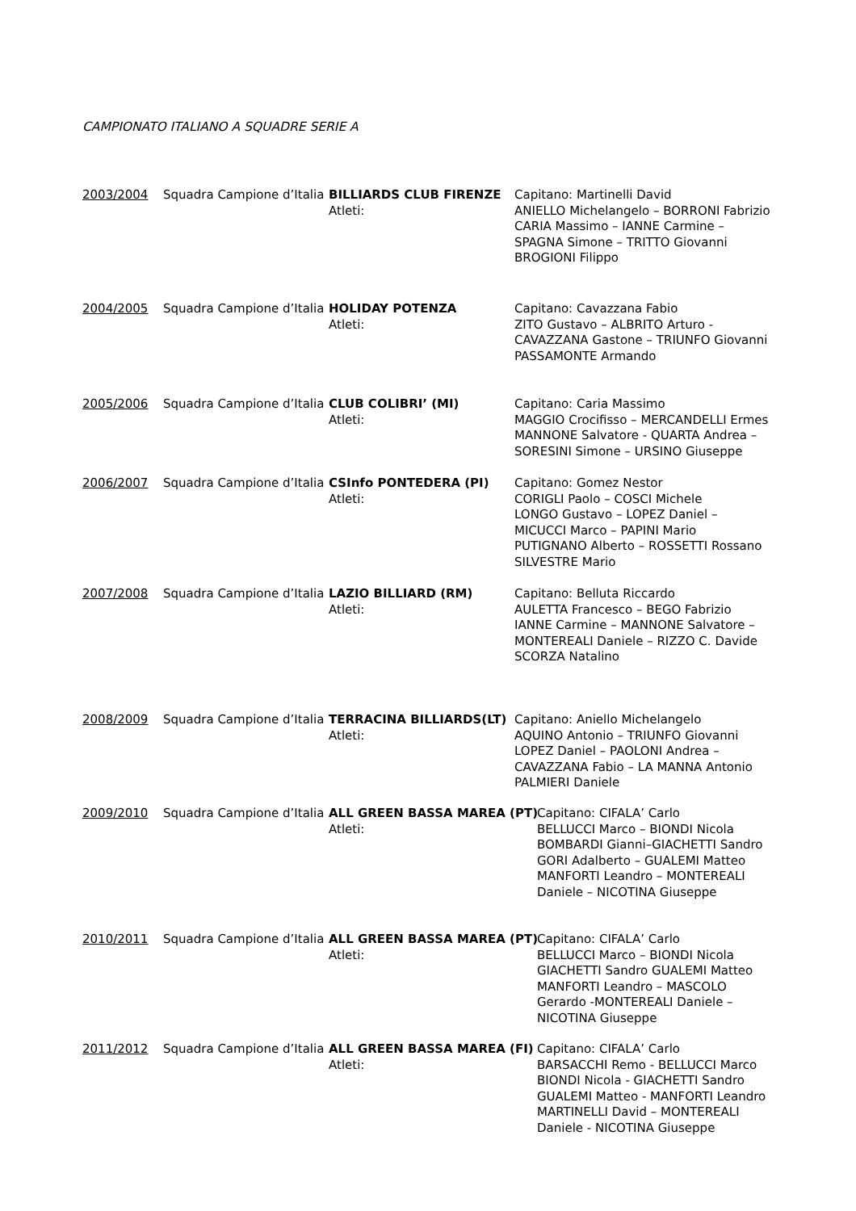CAMPIONATO ITALIANO A SQUADRE SERIE A
2003/2004
Squadra Campione d’Italia
BILLIARDS CLUB FIRENZE
Capitano: Martinelli David
Atleti:
ANIELLO Michelangelo – BORRONI Fabrizio
CARIA Massimo – IANNE Carmine –
SPAGNA Simone – TRITTO Giovanni
BROGIONI Filippo
2004/2005
Squadra Campione d’Italia
HOLIDAY POTENZA
Capitano: Cavazzana Fabio
Atleti:
ZITO Gustavo – ALBRITO Arturo -
CAVAZZANA Gastone – TRIUNFO Giovanni
PASSAMONTE Armando
2005/2006
Squadra Campione d’Italia
CLUB COLIBRI’ (MI)
Capitano: Caria Massimo
Atleti:
MAGGIO Crocifisso – MERCANDELLI Ermes
MANNONE Salvatore - QUARTA Andrea –
SORESINI Simone – URSINO Giuseppe
2006/2007
Squadra Campione d’Italia
CSInfo PONTEDERA (PI)
Capitano: Gomez Nestor
Atleti:
CORIGLI Paolo – COSCI Michele
LONGO Gustavo – LOPEZ Daniel –
MICUCCI Marco – PAPINI Mario
PUTIGNANO Alberto – ROSSETTI Rossano
SILVESTRE Mario
2007/2008
Squadra Campione d’Italia
LAZIO BILLIARD (RM)
Capitano: Belluta Riccardo
Atleti:
AULETTA Francesco – BEGO Fabrizio
IANNE Carmine – MANNONE Salvatore –
MONTEREALI Daniele – RIZZO C. Davide
SCORZA Natalino
2008/2009
Squadra Campione d’Italia
TERRACINA BILLIARDS(LT)
Capitano: Aniello Michelangelo
Atleti:
AQUINO Antonio – TRIUNFO Giovanni
LOPEZ Daniel – PAOLONI Andrea –
CAVAZZANA Fabio – LA MANNA Antonio
PALMIERI Daniele
2009/2010
Squadra Campione d’Italia
ALL GREEN BASSA MAREA (PT)
Capitano: CIFALA’ Carlo
Atleti:
BELLUCCI Marco – BIONDI Nicola
BOMBARDI Gianni–GIACHETTI Sandro
GORI Adalberto – GUALEMI Matteo
MANFORTI Leandro – MONTEREALI
Daniele – NICOTINA Giuseppe
2010/2011
Squadra Campione d’Italia
ALL GREEN BASSA MAREA (PT)
Capitano: CIFALA’ Carlo
Atleti:
BELLUCCI Marco – BIONDI Nicola
GIACHETTI Sandro GUALEMI Matteo
MANFORTI Leandro – MASCOLO
Gerardo -MONTEREALI Daniele –
NICOTINA Giuseppe
2011/2012
Squadra Campione d’Italia
ALL GREEN BASSA MAREA (FI)
Capitano: CIFALA’ Carlo
Atleti:
BARSACCHI Remo - BELLUCCI Marco
BIONDI Nicola - GIACHETTI Sandro
GUALEMI Matteo - MANFORTI Leandro
MARTINELLI David – MONTEREALI
Daniele - NICOTINA Giuseppe